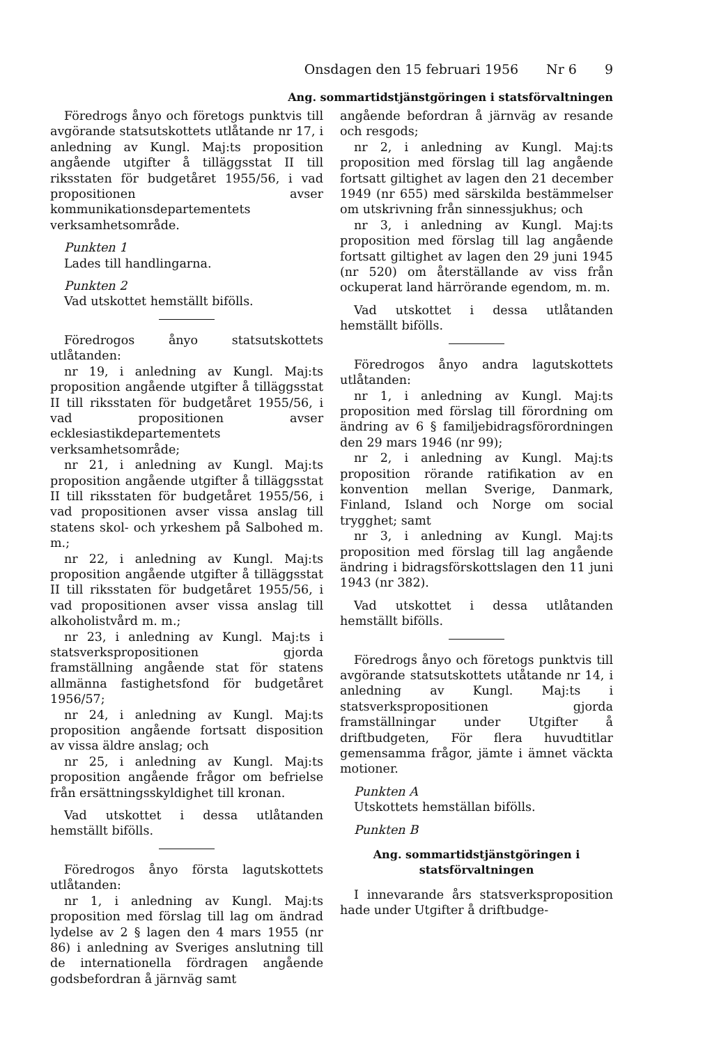Onsdagen den 15 februari 1956 Nr 6 9
Ang. sommartidstjänstgöringen i statsförvaltningen
Föredrogs ånyo och företogs punktvis till avgörande statsutskottets utlåtande nr 17, i anledning av Kungl. Maj:ts proposition angående utgifter å tilläggsstat II till riksstaten för budgetåret 1955/56, i vad propositionen avser kommunikationsdepartementets verksamhetsområde.
Punkten 1
Lades till handlingarna.
Punkten 2
Vad utskottet hemställt bifölls.
Föredrogos ånyo statsutskottets utlåtanden:
nr 19, i anledning av Kungl. Maj:ts proposition angående utgifter å tilläggsstat II till riksstaten för budgetåret 1955/56, i vad propositionen avser ecklesiastikdepartementets verksamhetsområde;
nr 21, i anledning av Kungl. Maj:ts proposition angående utgifter å tilläggsstat II till riksstaten för budgetåret 1955/56, i vad propositionen avser vissa anslag till statens skol- och yrkeshem på Salbohed m. m.;
nr 22, i anledning av Kungl. Maj:ts proposition angående utgifter å tilläggsstat II till riksstaten för budgetåret 1955/56, i vad propositionen avser vissa anslag till alkoholistvård m. m.;
nr 23, i anledning av Kungl. Maj:ts i statsverkspropositionen gjorda framställning angående stat för statens allmänna fastighetsfond för budgetåret 1956/57;
nr 24, i anledning av Kungl. Maj:ts proposition angående fortsatt disposition av vissa äldre anslag; och
nr 25, i anledning av Kungl. Maj:ts proposition angående frågor om befrielse från ersättningsskyldighet till kronan.
Vad utskottet i dessa utlåtanden hemställt bifölls.
Föredrogos ånyo första lagutskottets utlåtanden:
nr 1, i anledning av Kungl. Maj:ts proposition med förslag till lag om ändrad lydelse av 2 § lagen den 4 mars 1955 (nr 86) i anledning av Sveriges anslutning till de internationella fördragen angående godsbefordran å järnväg samt
angående befordran å järnväg av resande och resgods;
nr 2, i anledning av Kungl. Maj:ts proposition med förslag till lag angående fortsatt giltighet av lagen den 21 december 1949 (nr 655) med särskilda bestämmelser om utskrivning från sinnessjukhus; och
nr 3, i anledning av Kungl. Maj:ts proposition med förslag till lag angående fortsatt giltighet av lagen den 29 juni 1945 (nr 520) om återställande av viss från ockuperat land härrörande egendom, m. m.
Vad utskottet i dessa utlåtanden hemställt bifölls.
Föredrogos ånyo andra lagutskottets utlåtanden:
nr 1, i anledning av Kungl. Maj:ts proposition med förslag till förordning om ändring av 6 § familjebidragsförordningen den 29 mars 1946 (nr 99);
nr 2, i anledning av Kungl. Maj:ts proposition rörande ratifikation av en konvention mellan Sverige, Danmark, Finland, Island och Norge om social trygghet; samt
nr 3, i anledning av Kungl. Maj:ts proposition med förslag till lag angående ändring i bidragsförskottslagen den 11 juni 1943 (nr 382).
Vad utskottet i dessa utlåtanden hemställt bifölls.
Föredrogs ånyo och företogs punktvis till avgörande statsutskottets utåtande nr 14, i anledning av Kungl. Maj:ts i statsverkspropositionen gjorda framställningar under Utgifter å driftbudgeten, För flera huvudtitlar gemensamma frågor, jämte i ämnet väckta motioner.
Punkten A
Utskottets hemställan bifölls.
Punkten B
Ang. sommartidstjänstgöringen i statsförvaltningen
I innevarande års statsverksproposition hade under Utgifter å driftbudge-